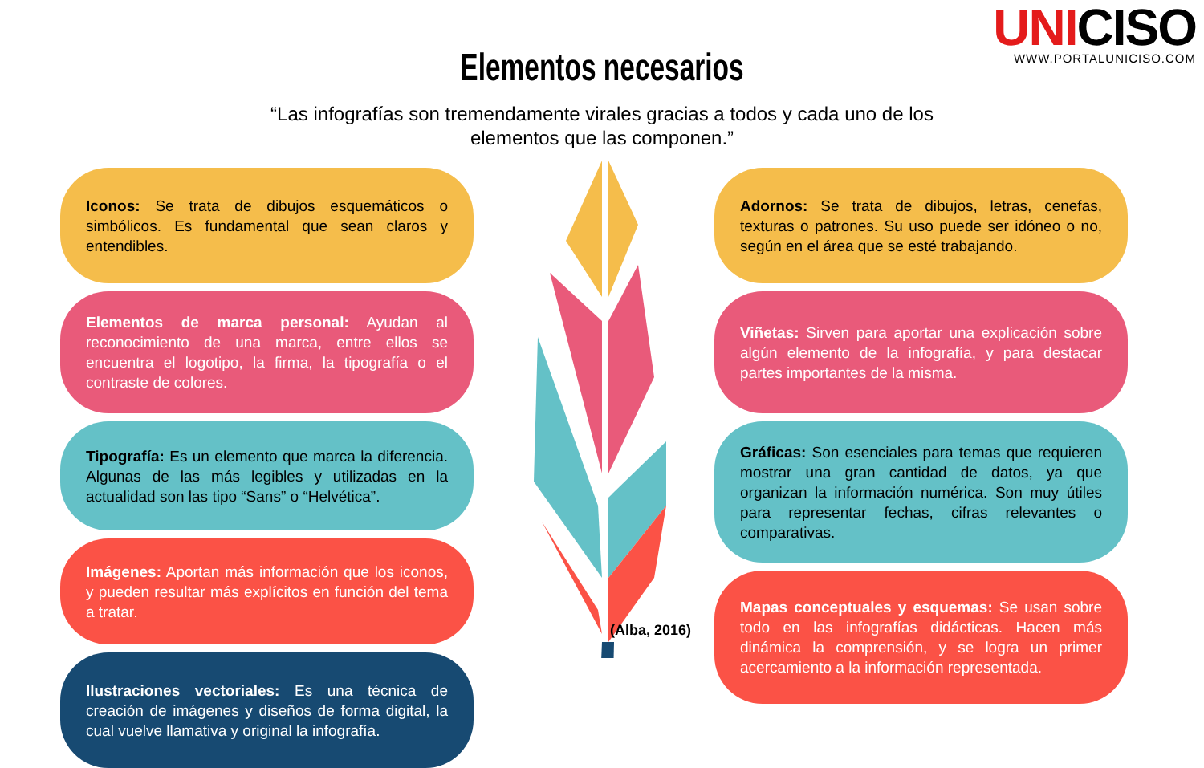UNICISO
WWW.PORTALUNICISO.COM
Elementos necesarios
“Las infografías son tremendamente virales gracias a todos y cada uno de los elementos que las componen.”
Iconos: Se trata de dibujos esquemáticos o simbólicos. Es fundamental que sean claros y entendibles.
Elementos de marca personal: Ayudan al reconocimiento de una marca, entre ellos se encuentra el logotipo, la firma, la tipografía o el contraste de colores.
Tipografía: Es un elemento que marca la diferencia. Algunas de las más legibles y utilizadas en la actualidad son las tipo “Sans” o “Helvética”.
Imágenes: Aportan más información que los iconos, y pueden resultar más explícitos en función del tema a tratar.
Ilustraciones vectoriales: Es una técnica de creación de imágenes y diseños de forma digital, la cual vuelve llamativa y original la infografía.
Adornos: Se trata de dibujos, letras, cenefas, texturas o patrones. Su uso puede ser idóneo o no, según en el área que se esté trabajando.
Viñetas: Sirven para aportar una explicación sobre algún elemento de la infografía, y para destacar partes importantes de la misma.
Gráficas: Son esenciales para temas que requieren mostrar una gran cantidad de datos, ya que organizan la información numérica. Son muy útiles para representar fechas, cifras relevantes o comparativas.
Mapas conceptuales y esquemas: Se usan sobre todo en las infografías didácticas. Hacen más dinámica la comprensión, y se logra un primer acercamiento a la información representada.
(Alba, 2016)